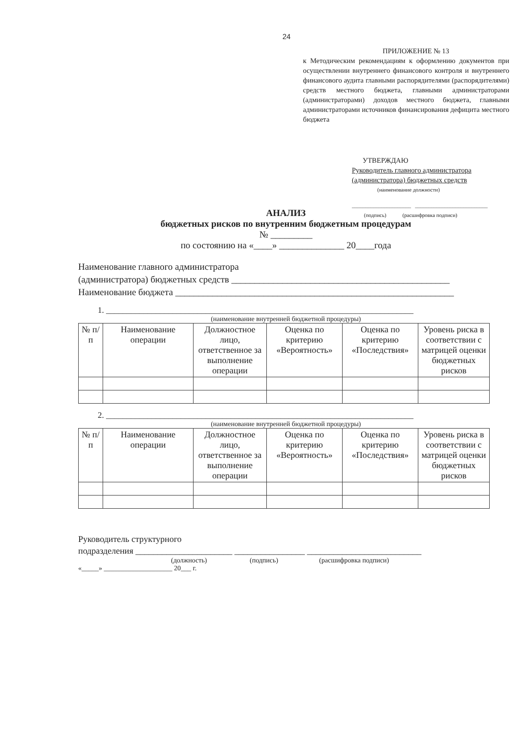24
ПРИЛОЖЕНИЕ № 13
к Методическим рекомендациям к оформлению документов при осуществлении внутреннего финансового контроля и внутреннего финансового аудита главными распорядителями (распорядителями) средств местного бюджета, главными администраторами (администраторами) доходов местного бюджета, главными администраторами источников финансирования дефицита местного бюджета
УТВЕРЖДАЮ
Руководитель главного администратора (администратора) бюджетных средств
(наименование должности)
______________________ ___________________________
(подпись) (расшифровка подписи)
АНАЛИЗ
бюджетных рисков по внутренним бюджетным процедурам
№ _________
по состоянию на «____» ______________ 20____года
Наименование главного администратора
(администратора) бюджетных средств _______________________________________________
Наименование бюджета ____________________________________________________________
1. __________________________________________________________________________
(наименование внутренней бюджетной процедуры)
| № п/п | Наименование операции | Должностное лицо, ответственное за выполнение операции | Оценка по критерию «Вероятность» | Оценка по критерию «Последствия» | Уровень риска в соответствии с матрицей оценки бюджетных рисков |
| --- | --- | --- | --- | --- | --- |
2. __________________________________________________________________________
(наименование внутренней бюджетной процедуры)
| № п/п | Наименование операции | Должностное лицо, ответственное за выполнение операции | Оценка по критерию «Вероятность» | Оценка по критерию «Последствия» | Уровень риска в соответствии с матрицей оценки бюджетных рисков |
| --- | --- | --- | --- | --- | --- |
Руководитель структурного
подразделения ______________________ ________________ __________________________
(должность) (подпись) (расшифровка подписи)
«_____» ____________________ 20___ г.